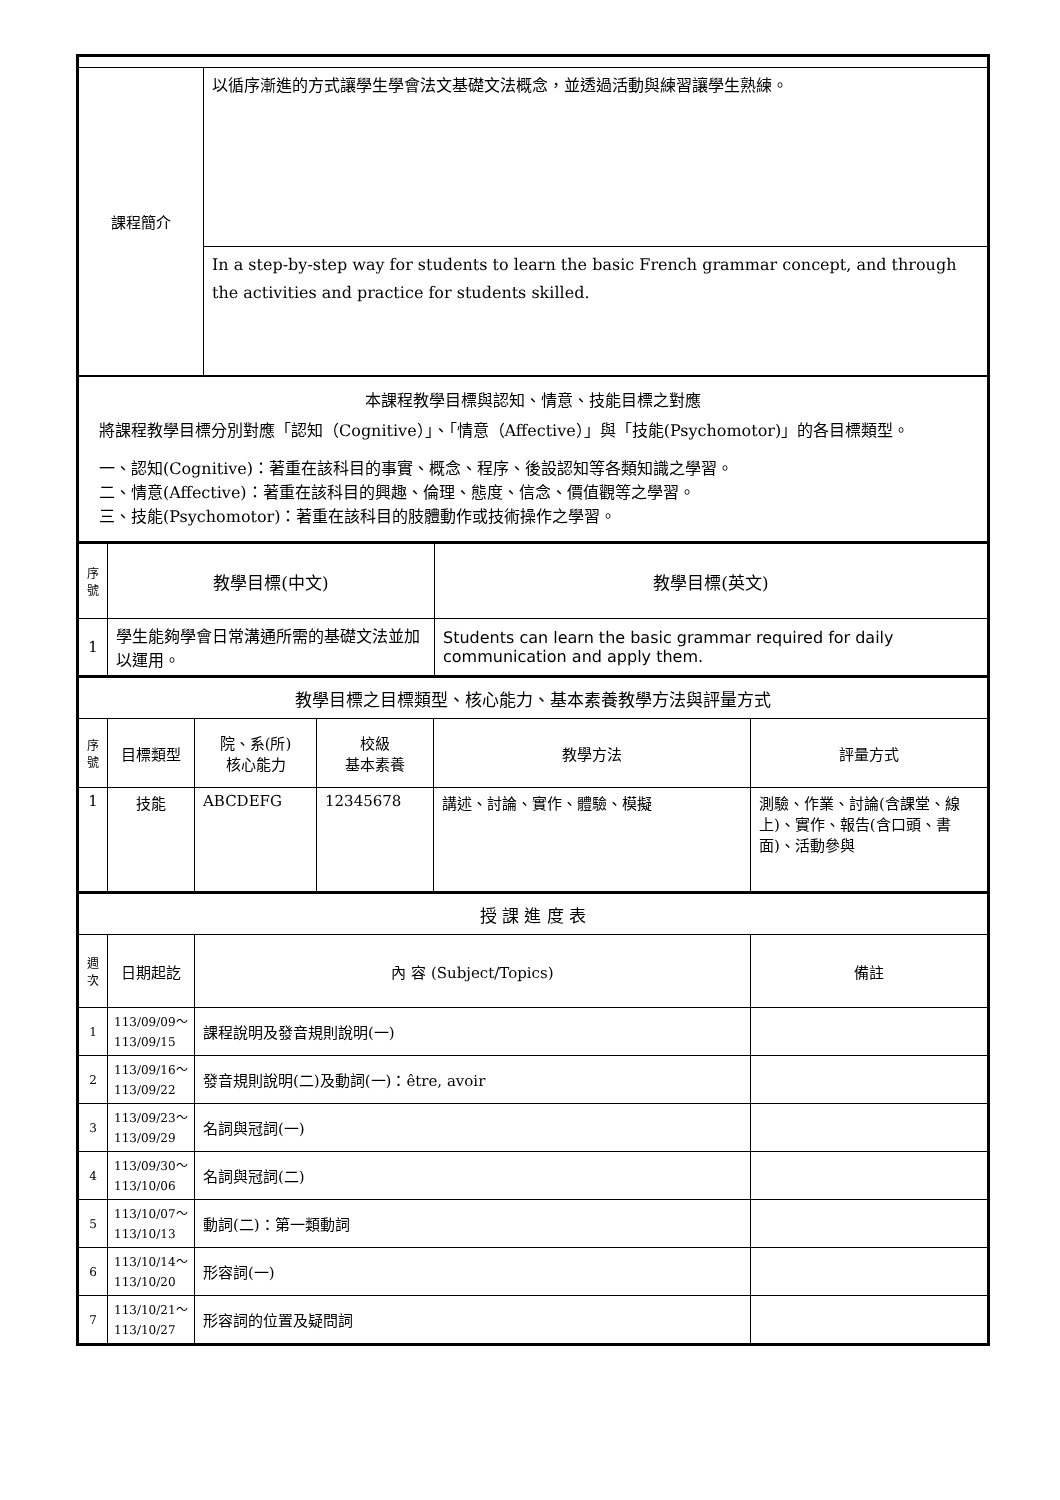| 課程簡介 | 以循序漸進的方式讓學生學會法文基礎文法概念，並透過活動與練習讓學生熟練。 |
| | In a step-by-step way for students to learn the basic French grammar concept, and through the activities and practice for students skilled. |
| 本課程教學目標與認知、情意、技能目標之對應 將課程教學目標分別對應「認知（Cognitive）」、「情意（Affective）」與「技能(Psychomotor)」的各目標類型。 一、認知(Cognitive)：著重在該科目的事實、概念、程序、後設認知等各類知識之學習。 二、情意(Affective)：著重在該科目的興趣、倫理、態度、信念、價值觀等之學習。 三、技能(Psychomotor)：著重在該科目的肢體動作或技術操作之學習。 | |
| 序號 | 教學目標(中文) | 教學目標(英文) |
| --- | --- | --- |
| 1 | 學生能夠學會日常溝通所需的基礎文法並加以運用。 | Students can learn the basic grammar required for daily communication and apply them. |
| 教學目標之目標類型、核心能力、基本素養教學方法與評量方式 | | | | | |
| 序號 | 目標類型 | 院、系(所) 核心能力 | 校級 基本素養 | 教學方法 | 評量方式 |
| 1 | 技能 | ABCDEFG | 12345678 | 講述、討論、實作、體驗、模擬 | 測驗、作業、討論(含課堂、線上)、實作、報告(含口頭、書面)、活動參與 |
| 授 課 進 度 表 | | | |
| 週次 | 日期起訖 | 內 容 (Subject/Topics) | 備註 |
| 1 | 113/09/09～ 113/09/15 | 課程說明及發音規則說明(一) | |
| 2 | 113/09/16～ 113/09/22 | 發音規則說明(二)及動詞(一)：être, avoir | |
| 3 | 113/09/23～ 113/09/29 | 名詞與冠詞(一) | |
| 4 | 113/09/30～ 113/10/06 | 名詞與冠詞(二) | |
| 5 | 113/10/07～ 113/10/13 | 動詞(二)：第一類動詞 | |
| 6 | 113/10/14～ 113/10/20 | 形容詞(一) | |
| 7 | 113/10/21～ 113/10/27 | 形容詞的位置及疑問詞 | |